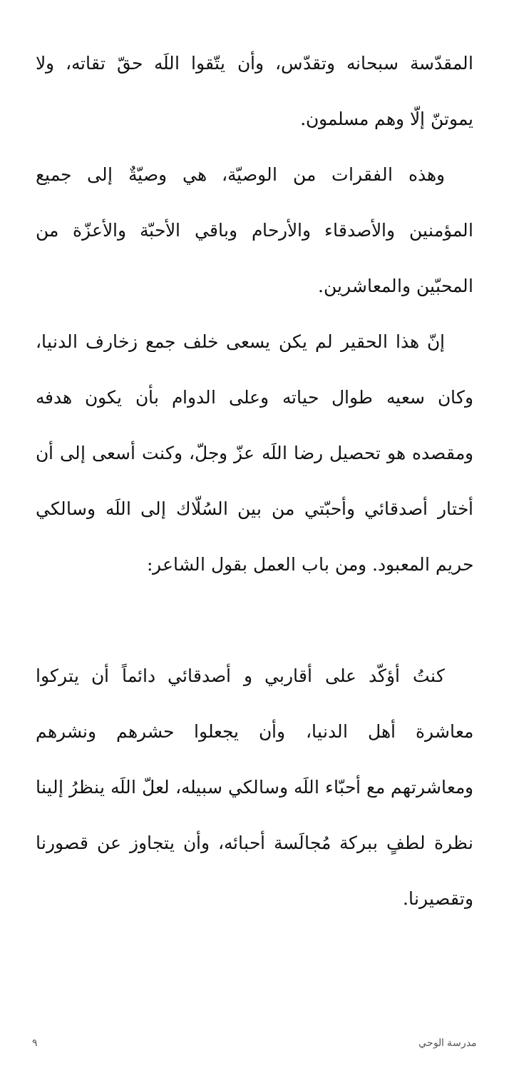المقدّسة سبحانه وتقدّس، وأن يتّقوا اللَه حقّ تقاته، ولا يموتنّ إلّا وهم مسلمون.
وهذه الفقرات من الوصيّة، هي وصيّةٌ إلى جميع المؤمنين والأصدقاء والأرحام وباقي الأحبّة والأعزّة من المحبّين والمعاشرين.
إنّ هذا الحقير لم يكن يسعى خلف جمع زخارف الدنيا، وكان سعيه طوال حياته وعلى الدوام بأن يكون هدفه ومقصده هو تحصيل رضا اللَه عزّ وجلّ، وكنت أسعى إلى أن أختار أصدقائي وأحبّتي من بين السُلّاك إلى اللَه وسالكي حريم المعبود. ومن باب العمل بقول الشاعر:
كنتُ أؤكّد على أقاربي و أصدقائي دائماً أن يتركوا معاشرة أهل الدنيا، وأن يجعلوا حشرهم ونشرهم ومعاشرتهم مع أحبّاء اللَه وسالكي سبيله، لعلّ اللَه ينظرُ إلينا نظرة لطفٍ ببركة مُجالَسة أحبائه، وأن يتجاوز عن قصورنا وتقصيرنا.
مدرسة الوحي ٩